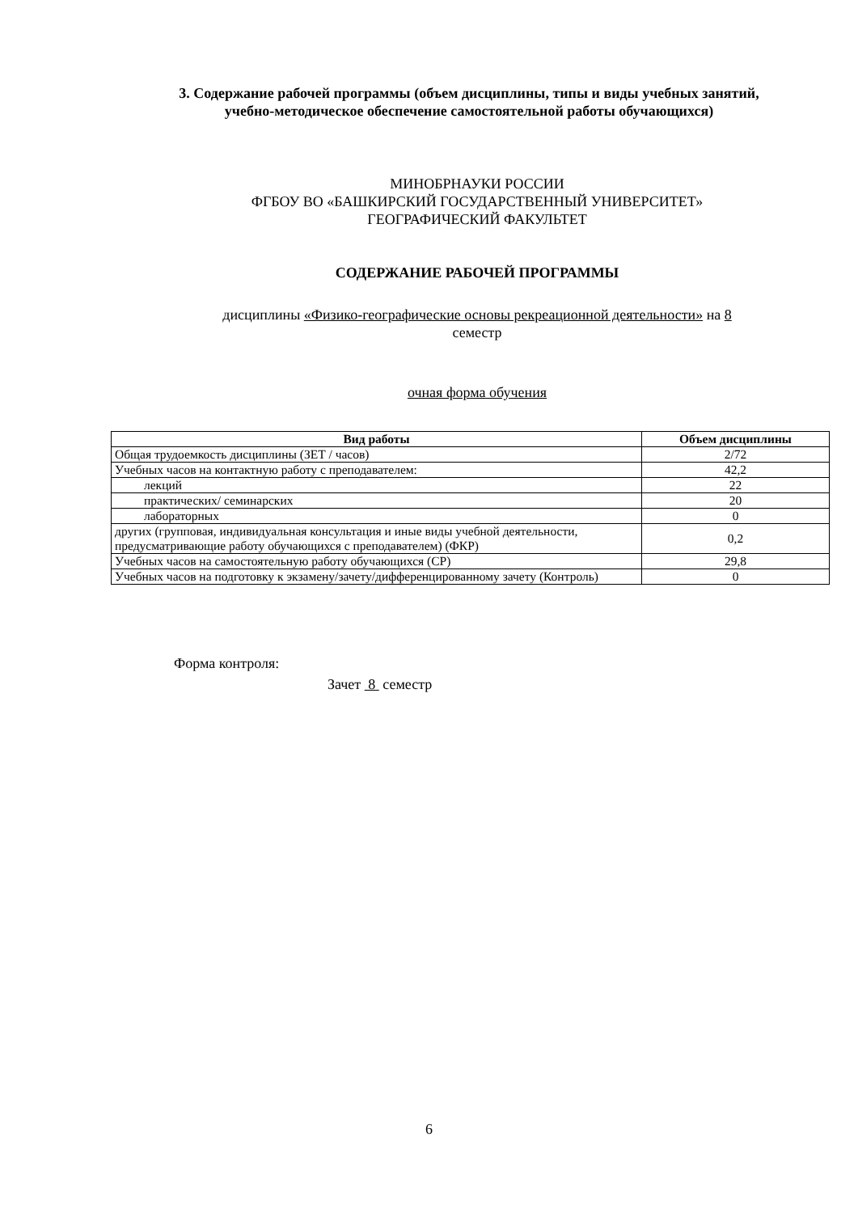3. Содержание рабочей программы (объем дисциплины, типы и виды учебных занятий,
учебно-методическое обеспечение самостоятельной работы обучающихся)
МИНОБРНАУКИ РОССИИ
ФГБОУ ВО «БАШКИРСКИЙ ГОСУДАРСТВЕННЫЙ УНИВЕРСИТЕТ»
ГЕОГРАФИЧЕСКИЙ ФАКУЛЬТЕТ
СОДЕРЖАНИЕ РАБОЧЕЙ ПРОГРАММЫ
дисциплины «Физико-географические основы рекреационной деятельности» на 8
семестр
очная форма обучения
| Вид работы | Объем дисциплины |
| --- | --- |
| Общая трудоемкость дисциплины (ЗЕТ / часов) | 2/72 |
| Учебных часов на контактную работу с преподавателем: | 42,2 |
| лекций | 22 |
| практических/ семинарских | 20 |
| лабораторных | 0 |
| других (групповая, индивидуальная консультация и иные виды учебной деятельности, предусматривающие работу обучающихся с преподавателем) (ФКР) | 0,2 |
| Учебных часов на самостоятельную работу обучающихся (СР) | 29,8 |
| Учебных часов на подготовку к экзамену/зачету/дифференцированному зачету (Контроль) | 0 |
Форма контроля:
Зачет 8 семестр
6